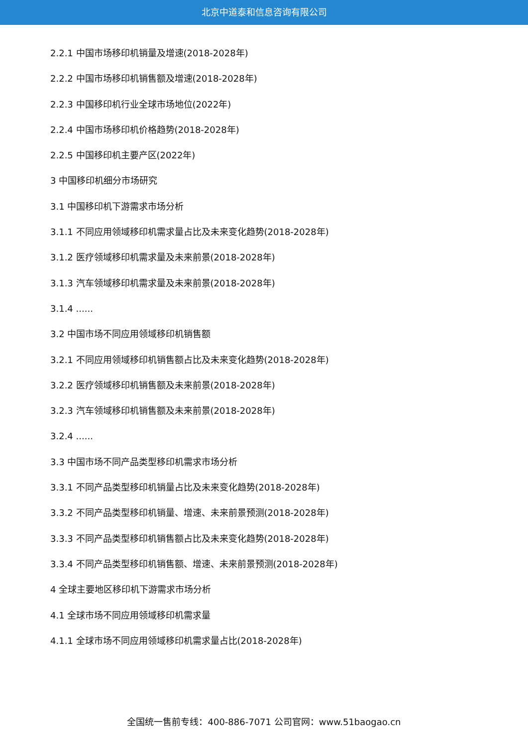北京中道泰和信息咨询有限公司
2.2.1 中国市场移印机销量及增速(2018-2028年)
2.2.2 中国市场移印机销售额及增速(2018-2028年)
2.2.3 中国移印机行业全球市场地位(2022年)
2.2.4 中国市场移印机价格趋势(2018-2028年)
2.2.5 中国移印机主要产区(2022年)
3 中国移印机细分市场研究
3.1 中国移印机下游需求市场分析
3.1.1 不同应用领域移印机需求量占比及未来变化趋势(2018-2028年)
3.1.2 医疗领域移印机需求量及未来前景(2018-2028年)
3.1.3 汽车领域移印机需求量及未来前景(2018-2028年)
3.1.4 ......
3.2 中国市场不同应用领域移印机销售额
3.2.1 不同应用领域移印机销售额占比及未来变化趋势(2018-2028年)
3.2.2 医疗领域移印机销售额及未来前景(2018-2028年)
3.2.3 汽车领域移印机销售额及未来前景(2018-2028年)
3.2.4 ......
3.3 中国市场不同产品类型移印机需求市场分析
3.3.1 不同产品类型移印机销量占比及未来变化趋势(2018-2028年)
3.3.2 不同产品类型移印机销量、增速、未来前景预测(2018-2028年)
3.3.3 不同产品类型移印机销售额占比及未来变化趋势(2018-2028年)
3.3.4 不同产品类型移印机销售额、增速、未来前景预测(2018-2028年)
4 全球主要地区移印机下游需求市场分析
4.1 全球市场不同应用领域移印机需求量
4.1.1 全球市场不同应用领域移印机需求量占比(2018-2028年)
全国统一售前专线：400-886-7071 公司官网：www.51baogao.cn